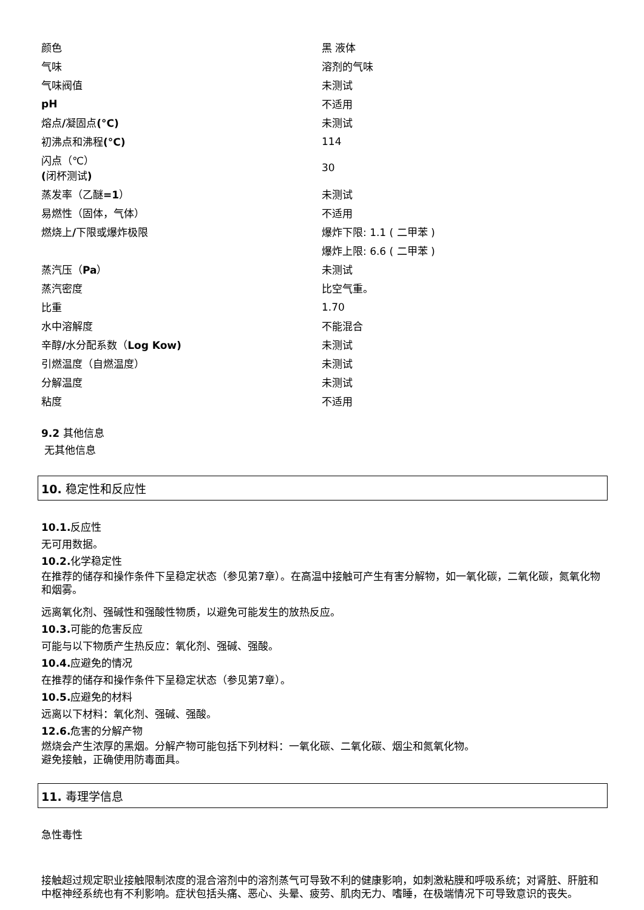| 颜色 | 黑 液体 |
| 气味 | 溶剂的气味 |
| 气味阀值 | 未测试 |
| pH | 不适用 |
| 熔点 / 凝固点 (°C) | 未测试 |
| 初沸点和沸程 (°C) | 114 |
| 闪点（℃） ( 闭杯测试 ) | 30 |
| 蒸发率（乙醚 =1 ） | 未测试 |
| 易燃性（固体，气体） | 不适用 |
| 燃烧上 / 下限或爆炸极限 | 爆炸下限: 1.1 ( 二甲苯 ) |
| | 爆炸上限: 6.6 ( 二甲苯 ) |
| 蒸汽压（ Pa ） | 未测试 |
| 蒸汽密度 | 比空气重。 |
| 比重 | 1.70 |
| 水中溶解度 | 不能混合 |
| 辛醇 / 水分配系数（ Log Kow) | 未测试 |
| 引燃温度（自燃温度） | 未测试 |
| 分解温度 | 未测试 |
| 粘度 | 不适用 |
9.2 其他信息
无其他信息
10. 稳定性和反应性
10.1. 反应性
无可用数据。
10.2. 化学稳定性
在推荐的储存和操作条件下呈稳定状态（参见第7章）。在高温中接触可产生有害分解物，如一氧化碳，二氧化碳，氮氧化物和烟雾。
远离氧化剂、强碱性和强酸性物质，以避免可能发生的放热反应。
10.3. 可能的危害反应
可能与以下物质产生热反应：氧化剂、强碱、强酸。
10.4. 应避免的情况
在推荐的储存和操作条件下呈稳定状态（参见第7章）。
10.5. 应避免的材料
远离以下材料：氧化剂、强碱、强酸。
12.6. 危害的分解产物
燃烧会产生浓厚的黑烟。分解产物可能包括下列材料：一氧化碳、二氧化碳、烟尘和氮氧化物。
避免接触，正确使用防毒面具。
11. 毒理学信息
急性毒性
接触超过规定职业接触限制浓度的混合溶剂中的溶剂蒸气可导致不利的健康影响，如刺激粘膜和呼吸系统；对肾脏、肝脏和中枢神经系统也有不利影响。症状包括头痛、恶心、头晕、疲劳、肌肉无力、嗜睡，在极端情况下可导致意识的丧失。